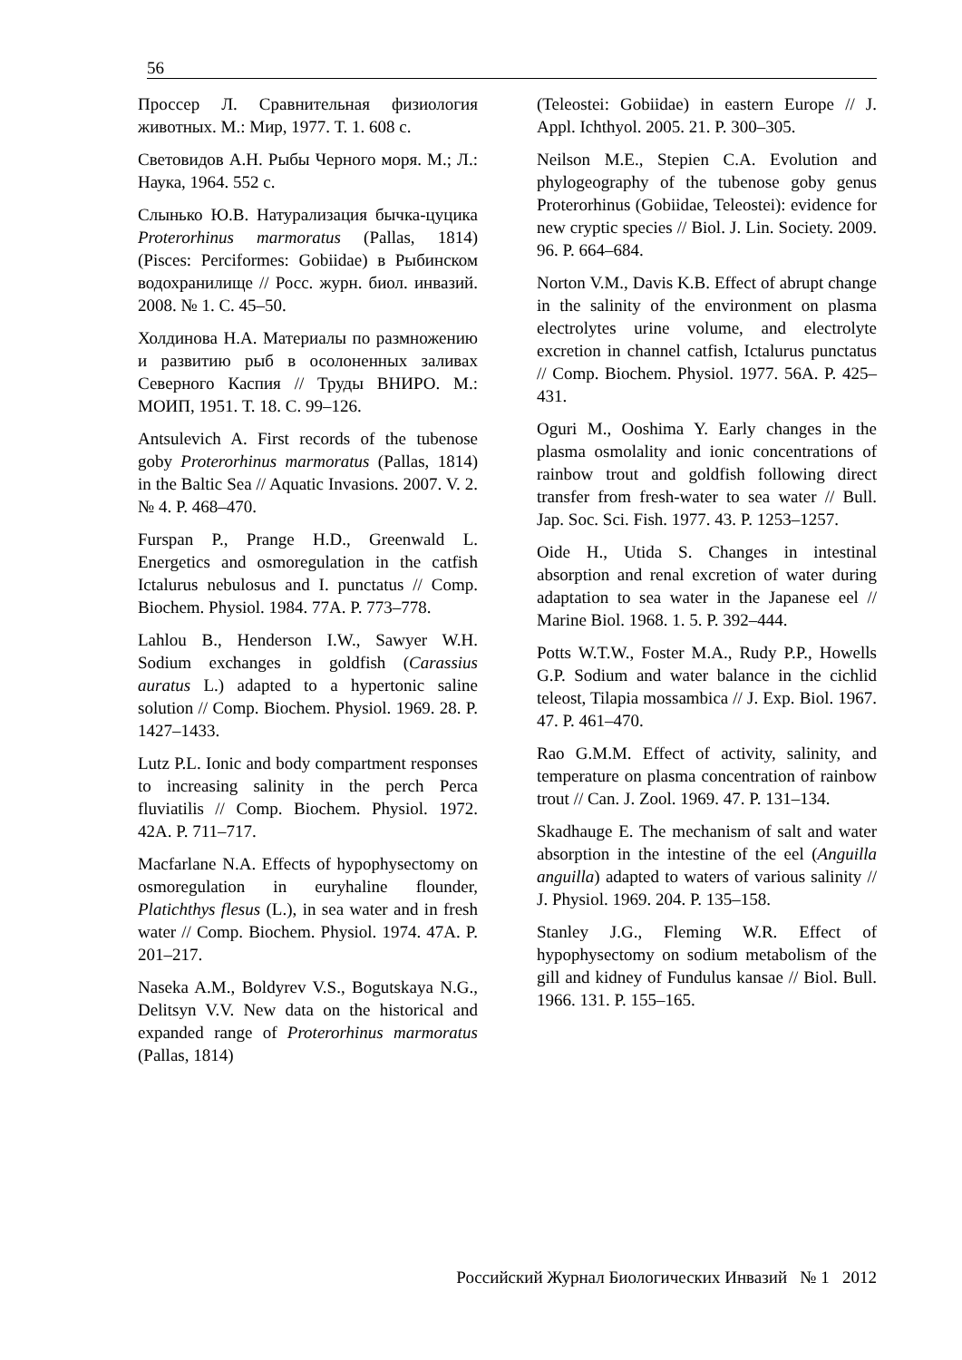56
Проссер Л. Сравнительная физиология животных. М.: Мир, 1977. Т. 1. 608 с.
Световидов А.Н. Рыбы Черного моря. М.; Л.: Наука, 1964. 552 с.
Слынько Ю.В. Натурализация бычка-цуцика Proterorhinus marmoratus (Pallas, 1814) (Pisces: Perciformes: Gobiidae) в Рыбинском водохранилище // Росс. журн. биол. инвазий. 2008. № 1. С. 45–50.
Холдинова Н.А. Материалы по размножению и развитию рыб в осолоненных заливах Северного Каспия // Труды ВНИРО. М.: МОИП, 1951. Т. 18. С. 99–126.
Antsulevich A. First records of the tubenose goby Proterorhinus marmoratus (Pallas, 1814) in the Baltic Sea // Aquatic Invasions. 2007. V. 2. № 4. P. 468–470.
Furspan P., Prange H.D., Greenwald L. Energetics and osmoregulation in the catfish Ictalurus nebulosus and I. punctatus // Comp. Biochem. Physiol. 1984. 77A. P. 773–778.
Lahlou B., Henderson I.W., Sawyer W.H. Sodium exchanges in goldfish (Carassius auratus L.) adapted to a hypertonic saline solution // Comp. Biochem. Physiol. 1969. 28. P. 1427–1433.
Lutz P.L. Ionic and body compartment responses to increasing salinity in the perch Perca fluviatilis // Comp. Biochem. Physiol. 1972. 42A. P. 711–717.
Macfarlane N.A. Effects of hypophysectomy on osmoregulation in euryhaline flounder, Platichthys flesus (L.), in sea water and in fresh water // Comp. Biochem. Physiol. 1974. 47A. P. 201–217.
Naseka A.M., Boldyrev V.S., Bogutskaya N.G., Delitsyn V.V. New data on the historical and expanded range of Proterorhinus marmoratus (Pallas, 1814)
(Teleostei: Gobiidae) in eastern Europe // J. Appl. Ichthyol. 2005. 21. P. 300–305.
Neilson M.E., Stepien C.A. Evolution and phylogeography of the tubenose goby genus Proterorhinus (Gobiidae, Teleostei): evidence for new cryptic species // Biol. J. Lin. Society. 2009. 96. P. 664–684.
Norton V.M., Davis K.B. Effect of abrupt change in the salinity of the environment on plasma electrolytes urine volume, and electrolyte excretion in channel catfish, Ictalurus punctatus // Comp. Biochem. Physiol. 1977. 56A. P. 425–431.
Oguri M., Ooshima Y. Early changes in the plasma osmolality and ionic concentrations of rainbow trout and goldfish following direct transfer from fresh-water to sea water // Bull. Jap. Soc. Sci. Fish. 1977. 43. P. 1253–1257.
Oide H., Utida S. Changes in intestinal absorption and renal excretion of water during adaptation to sea water in the Japanese eel // Marine Biol. 1968. 1. 5. P. 392–444.
Potts W.T.W., Foster M.A., Rudy P.P., Howells G.P. Sodium and water balance in the cichlid teleost, Tilapia mossambica // J. Exp. Biol. 1967. 47. P. 461–470.
Rao G.M.M. Effect of activity, salinity, and temperature on plasma concentration of rainbow trout // Can. J. Zool. 1969. 47. P. 131–134.
Skadhauge E. The mechanism of salt and water absorption in the intestine of the eel (Anguilla anguilla) adapted to waters of various salinity // J. Physiol. 1969. 204. P. 135–158.
Stanley J.G., Fleming W.R. Effect of hypophysectomy on sodium metabolism of the gill and kidney of Fundulus kansae // Biol. Bull. 1966. 131. P. 155–165.
Российский Журнал Биологических Инвазий № 1 2012